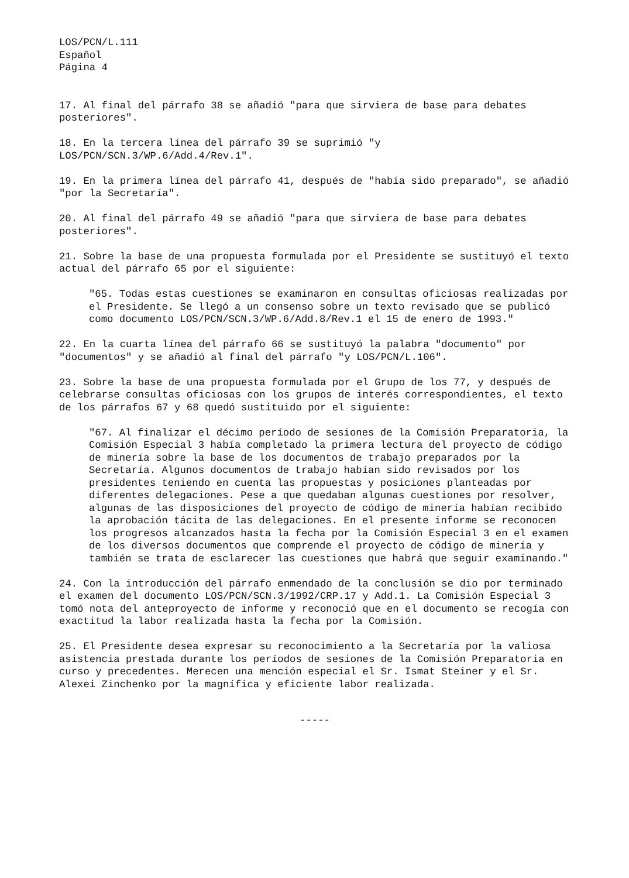LOS/PCN/L.111
Español
Página 4
17. Al final del párrafo 38 se añadió "para que sirviera de base para debates posteriores".
18. En la tercera línea del párrafo 39 se suprimió "y
LOS/PCN/SCN.3/WP.6/Add.4/Rev.1".
19. En la primera línea del párrafo 41, después de "había sido preparado", se añadió "por la Secretaría".
20. Al final del párrafo 49 se añadió "para que sirviera de base para debates posteriores".
21. Sobre la base de una propuesta formulada por el Presidente se sustituyó el texto actual del párrafo 65 por el siguiente:
"65. Todas estas cuestiones se examinaron en consultas oficiosas realizadas por el Presidente. Se llegó a un consenso sobre un texto revisado que se publicó como documento LOS/PCN/SCN.3/WP.6/Add.8/Rev.1 el 15 de enero de 1993."
22. En la cuarta línea del párrafo 66 se sustituyó la palabra "documento" por "documentos" y se añadió al final del párrafo "y LOS/PCN/L.106".
23. Sobre la base de una propuesta formulada por el Grupo de los 77, y después de celebrarse consultas oficiosas con los grupos de interés correspondientes, el texto de los párrafos 67 y 68 quedó sustituido por el siguiente:
"67. Al finalizar el décimo período de sesiones de la Comisión Preparatoria, la Comisión Especial 3 había completado la primera lectura del proyecto de código de minería sobre la base de los documentos de trabajo preparados por la Secretaría. Algunos documentos de trabajo habían sido revisados por los presidentes teniendo en cuenta las propuestas y posiciones planteadas por diferentes delegaciones. Pese a que quedaban algunas cuestiones por resolver, algunas de las disposiciones del proyecto de código de minería habían recibido la aprobación tácita de las delegaciones. En el presente informe se reconocen los progresos alcanzados hasta la fecha por la Comisión Especial 3 en el examen de los diversos documentos que comprende el proyecto de código de minería y también se trata de esclarecer las cuestiones que habrá que seguir examinando."
24. Con la introducción del párrafo enmendado de la conclusión se dio por terminado el examen del documento LOS/PCN/SCN.3/1992/CRP.17 y Add.1. La Comisión Especial 3 tomó nota del anteproyecto de informe y reconoció que en el documento se recogía con exactitud la labor realizada hasta la fecha por la Comisión.
25. El Presidente desea expresar su reconocimiento a la Secretaría por la valiosa asistencia prestada durante los períodos de sesiones de la Comisión Preparatoria en curso y precedentes. Merecen una mención especial el Sr. Ismat Steiner y el Sr. Alexei Zinchenko por la magnífica y eficiente labor realizada.
-----